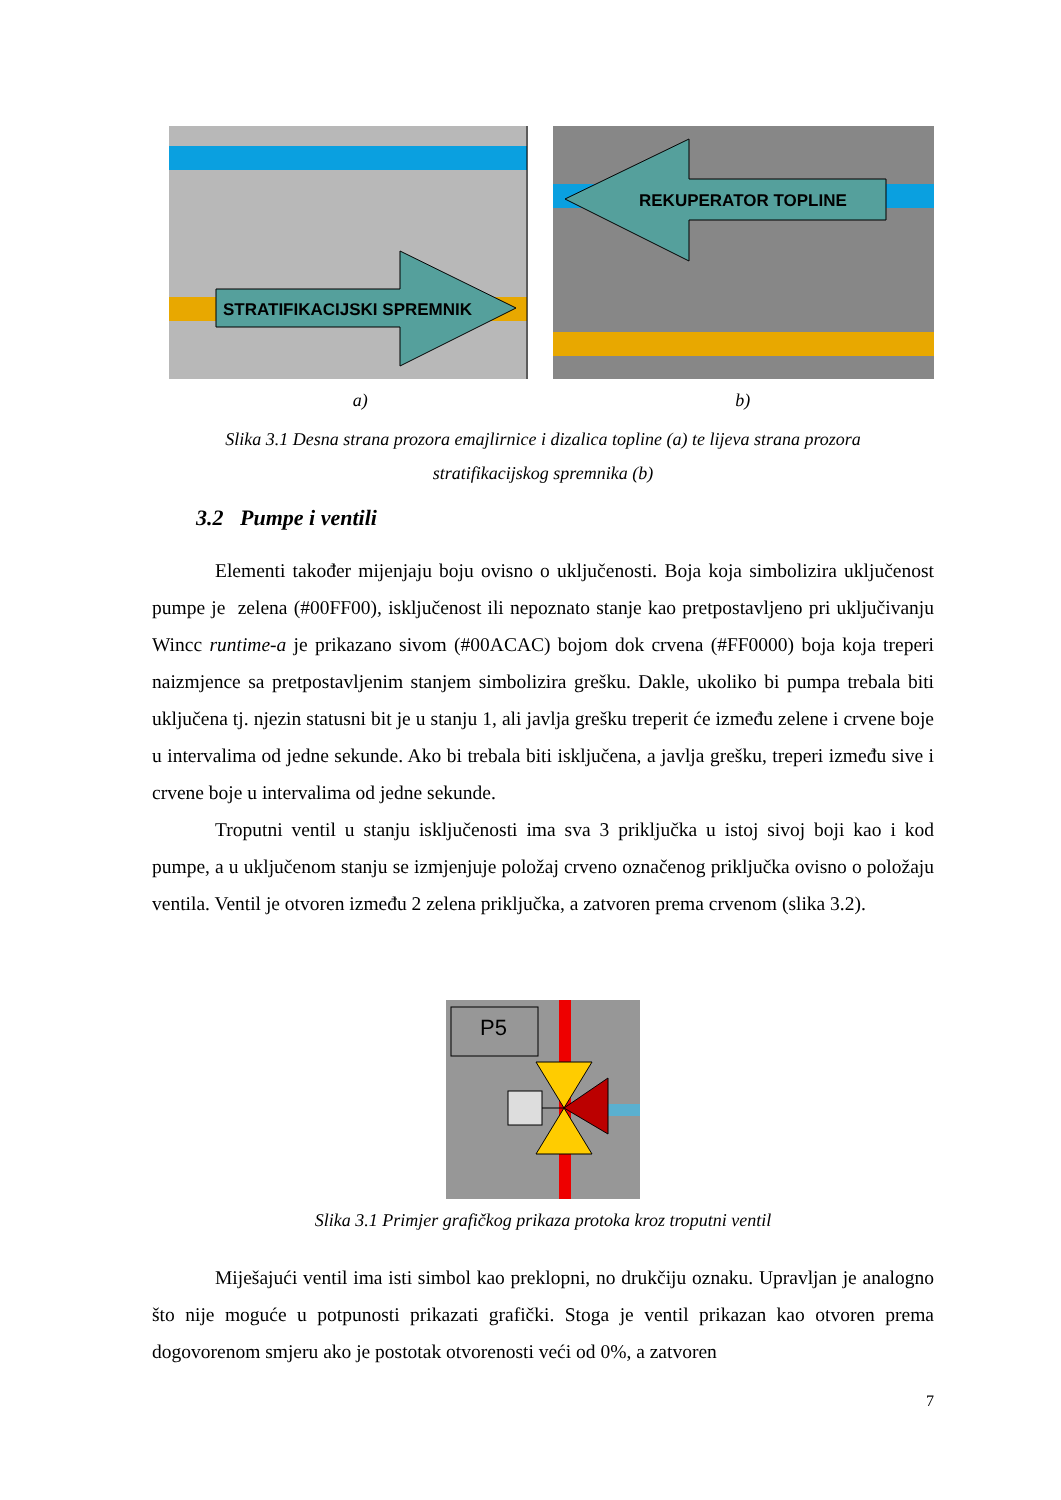STRATIFIKACIJSKI SPREMNIK
REKUPERATOR TOPLINE
a) b)
Slika 3.1 Desna strana prozora emajlirnice i dizalica topline (a) te lijeva strana prozora
stratifikacijskog spremnika (b)
3.2 Pumpe i ventili
Elementi također mijenjaju boju ovisno o uključenosti. Boja koja simbolizira uključenost pumpe je zelena (#00FF00), isključenost ili nepoznato stanje kao pretpostavljeno pri uključivanju Wincc runtime-a je prikazano sivom (#00ACAC) bojom dok crvena (#FF0000) boja koja treperi naizmjence sa pretpostavljenim stanjem simbolizira grešku. Dakle, ukoliko bi pumpa trebala biti uključena tj. njezin statusni bit je u stanju 1, ali javlja grešku treperit će između zelene i crvene boje u intervalima od jedne sekunde. Ako bi trebala biti isključena, a javlja grešku, treperi između sive i crvene boje u intervalima od jedne sekunde.
Troputni ventil u stanju isključenosti ima sva 3 priključka u istoj sivoj boji kao i kod pumpe, a u uključenom stanju se izmjenjuje položaj crveno označenog priključka ovisno o položaju ventila. Ventil je otvoren između 2 zelena priključka, a zatvoren prema crvenom (slika 3.2).
P5
Slika 3.1 Primjer grafičkog prikaza protoka kroz troputni ventil
Miješajući ventil ima isti simbol kao preklopni, no drukčiju oznaku. Upravljan je analogno što nije moguće u potpunosti prikazati grafički. Stoga je ventil prikazan kao otvoren prema dogovorenom smjeru ako je postotak otvorenosti veći od 0%, a zatvoren
7